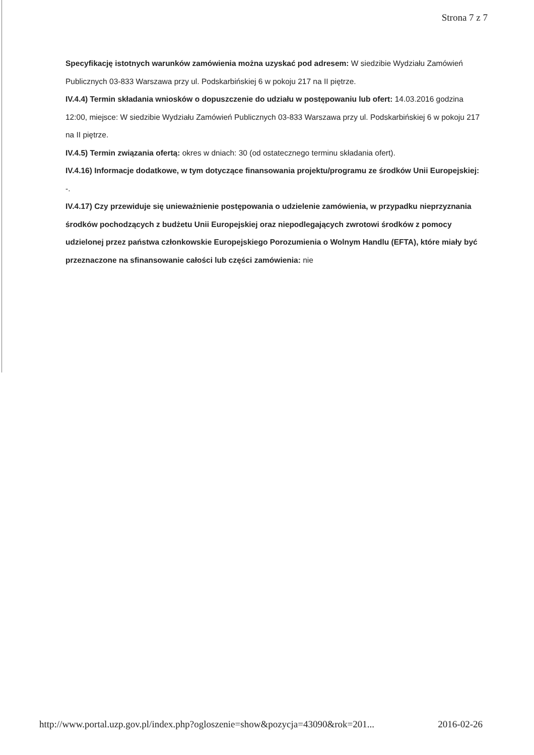Strona 7 z 7
Specyfikację istotnych warunków zamówienia można uzyskać pod adresem: W siedzibie Wydziału Zamówień Publicznych 03-833 Warszawa przy ul. Podskarbińskiej 6 w pokoju 217 na II piętrze.
IV.4.4) Termin składania wniosków o dopuszczenie do udziału w postępowaniu lub ofert: 14.03.2016 godzina 12:00, miejsce: W siedzibie Wydziału Zamówień Publicznych 03-833 Warszawa przy ul. Podskarbińskiej 6 w pokoju 217 na II piętrze.
IV.4.5) Termin związania ofertą: okres w dniach: 30 (od ostatecznego terminu składania ofert).
IV.4.16) Informacje dodatkowe, w tym dotyczące finansowania projektu/programu ze środków Unii Europejskiej: -.
IV.4.17) Czy przewiduje się unieważnienie postępowania o udzielenie zamówienia, w przypadku nieprzyznania środków pochodzących z budżetu Unii Europejskiej oraz niepodlegających zwrotowi środków z pomocy udzielonej przez państwa członkowskie Europejskiego Porozumienia o Wolnym Handlu (EFTA), które miały być przeznaczone na sfinansowanie całości lub części zamówienia: nie
http://www.portal.uzp.gov.pl/index.php?ogloszenie=show&pozycja=43090&rok=201... 2016-02-26